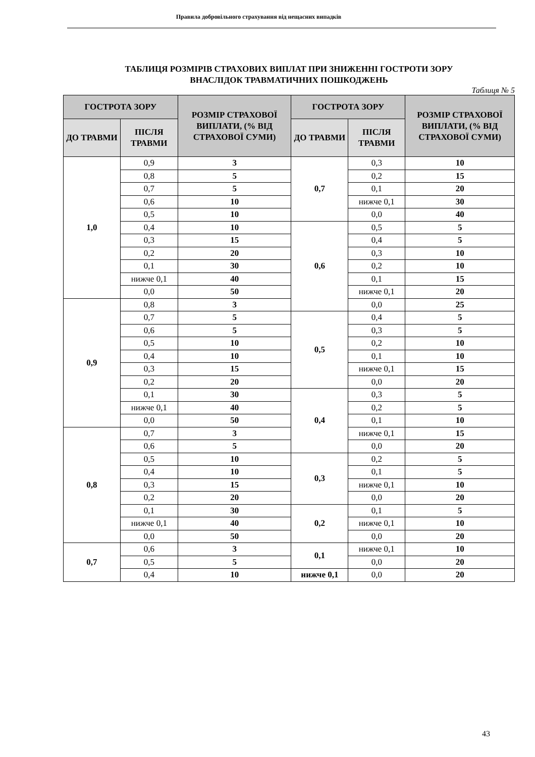Правила добровільного страхування від нещасних випадків
ТАБЛИЦЯ РОЗМІРІВ СТРАХОВИХ ВИПЛАТ ПРИ ЗНИЖЕННІ ГОСТРОТИ ЗОРУ
ВНАСЛІДОК ТРАВМАТИЧНИХ ПОШКОДЖЕНЬ
Таблиця № 5
| ГОСТРОТА ЗОРУ | | РОЗМІР СТРАХОВОЇ ВИПЛАТИ, (% ВІД СТРАХОВОЇ СУМИ) | ГОСТРОТА ЗОРУ | | РОЗМІР СТРАХОВОЇ ВИПЛАТИ, (% ВІД СТРАХОВОЇ СУМИ) |
| --- | --- | --- | --- | --- | --- |
| ДО ТРАВМИ | ПІСЛЯ ТРАВМИ | | ДО ТРАВМИ | ПІСЛЯ ТРАВМИ | |
| 1,0 | 0,9 | 3 | 0,7 | 0,3 | 10 |
| | 0,8 | 5 | | 0,2 | 15 |
| | 0,7 | 5 | | 0,1 | 20 |
| | 0,6 | 10 | | нижче 0,1 | 30 |
| | 0,5 | 10 | | 0,0 | 40 |
| | 0,4 | 10 | 0,6 | 0,5 | 5 |
| | 0,3 | 15 | | 0,4 | 5 |
| | 0,2 | 20 | | 0,3 | 10 |
| | 0,1 | 30 | | 0,2 | 10 |
| | нижче 0,1 | 40 | | 0,1 | 15 |
| | 0,0 | 50 | | нижче 0,1 | 20 |
| 0,9 | 0,8 | 3 | | 0,0 | 25 |
| | 0,7 | 5 | 0,5 | 0,4 | 5 |
| | 0,6 | 5 | | 0,3 | 5 |
| | 0,5 | 10 | | 0,2 | 10 |
| | 0,4 | 10 | | 0,1 | 10 |
| | 0,3 | 15 | | нижче 0,1 | 15 |
| | 0,2 | 20 | | 0,0 | 20 |
| | 0,1 | 30 | 0,4 | 0,3 | 5 |
| | нижче 0,1 | 40 | | 0,2 | 5 |
| | 0,0 | 50 | | 0,1 | 10 |
| 0,8 | 0,7 | 3 | | нижче 0,1 | 15 |
| | 0,6 | 5 | | 0,0 | 20 |
| | 0,5 | 10 | 0,3 | 0,2 | 5 |
| | 0,4 | 10 | | 0,1 | 5 |
| | 0,3 | 15 | | нижче 0,1 | 10 |
| | 0,2 | 20 | | 0,0 | 20 |
| | 0,1 | 30 | 0,2 | 0,1 | 5 |
| | нижче 0,1 | 40 | | нижче 0,1 | 10 |
| | 0,0 | 50 | | 0,0 | 20 |
| 0,7 | 0,6 | 3 | 0,1 | нижче 0,1 | 10 |
| | 0,5 | 5 | | 0,0 | 20 |
| | 0,4 | 10 | нижче 0,1 | 0,0 | 20 |
43